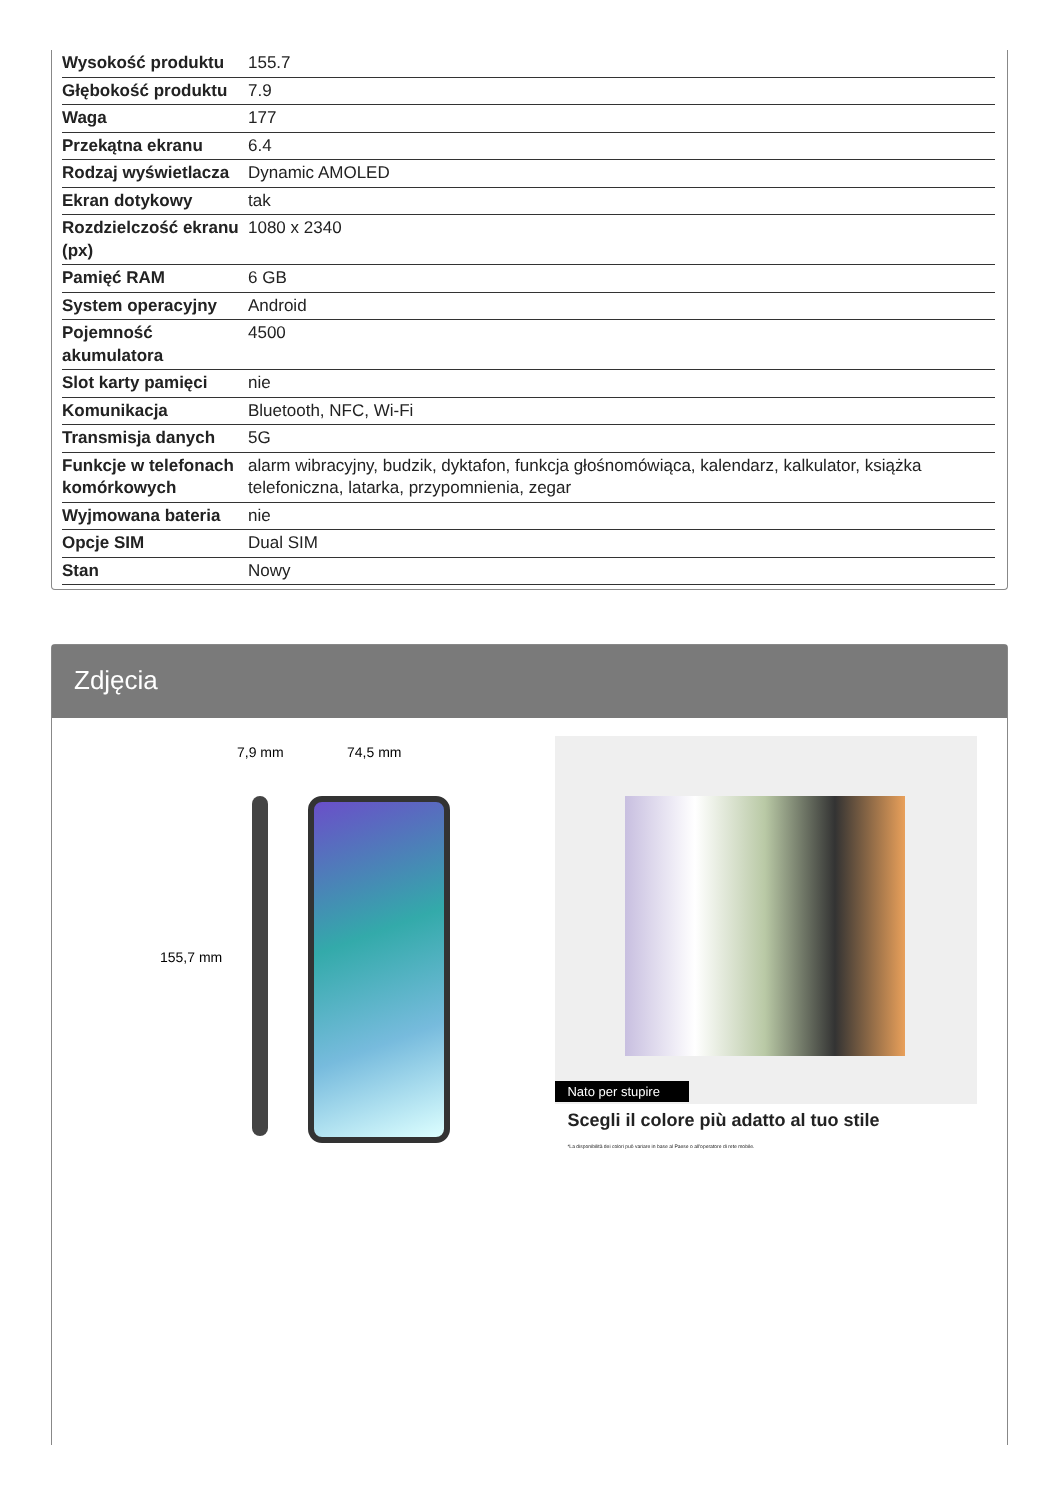| Wysokość produktu | 155.7 |
| Głębokość produktu | 7.9 |
| Waga | 177 |
| Przekątna ekranu | 6.4 |
| Rodzaj wyświetlacza | Dynamic AMOLED |
| Ekran dotykowy | tak |
| Rozdzielczość ekranu (px) | 1080 x 2340 |
| Pamięć RAM | 6 GB |
| System operacyjny | Android |
| Pojemność akumulatora | 4500 |
| Slot karty pamięci | nie |
| Komunikacja | Bluetooth, NFC, Wi-Fi |
| Transmisja danych | 5G |
| Funkcje w telefonach komórkowych | alarm wibracyjny, budzik, dyktafon, funkcja głośnomówiąca, kalendarz, kalkulator, książka telefoniczna, latarka, przypomnienia, zegar |
| Wyjmowana bateria | nie |
| Opcje SIM | Dual SIM |
| Stan | Nowy |
Zdjęcia
7,9 mm 74,5 mm
155,7 mm
Nato per stupire
Scegli il colore più adatto al tuo stile
*La disponibilità dei colori può variare in base al Paese o all'operatore di rete mobile.